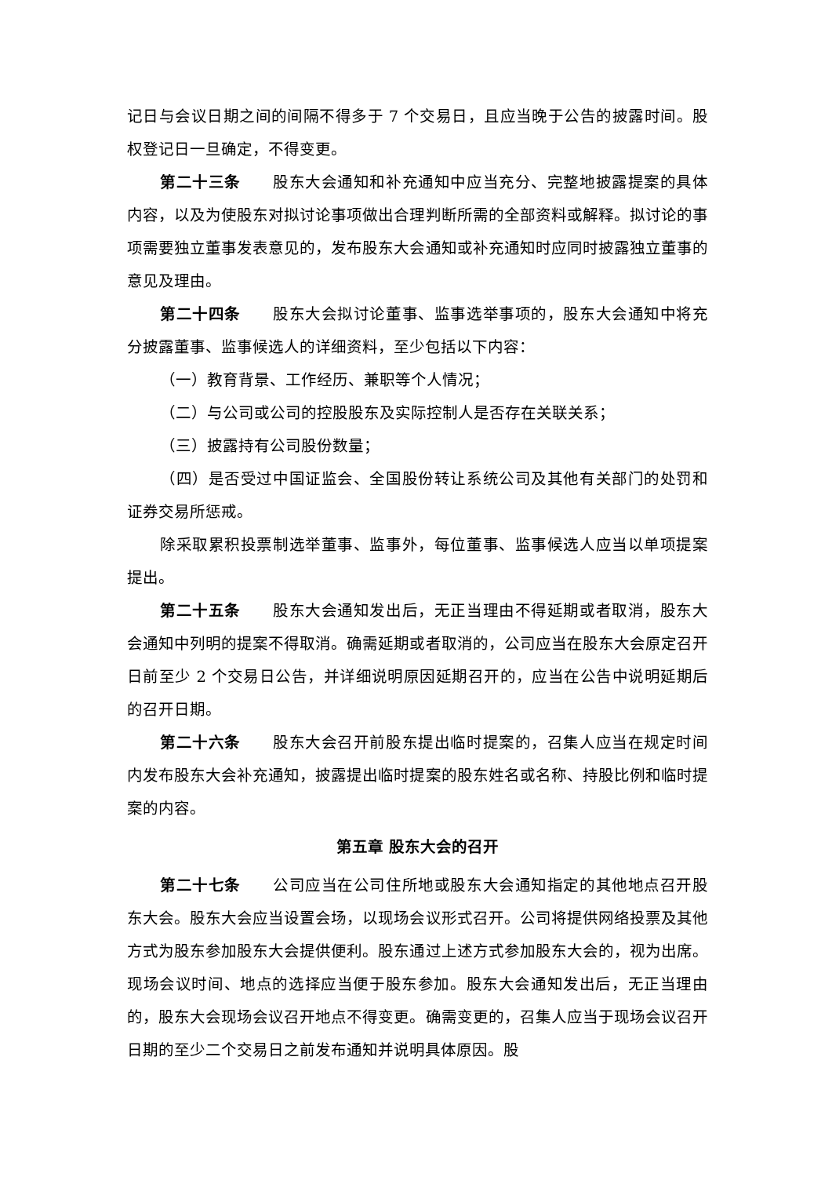记日与会议日期之间的间隔不得多于 7 个交易日，且应当晚于公告的披露时间。股权登记日一旦确定，不得变更。
第二十三条　　股东大会通知和补充通知中应当充分、完整地披露提案的具体内容，以及为使股东对拟讨论事项做出合理判断所需的全部资料或解释。拟讨论的事项需要独立董事发表意见的，发布股东大会通知或补充通知时应同时披露独立董事的意见及理由。
第二十四条　　股东大会拟讨论董事、监事选举事项的，股东大会通知中将充分披露董事、监事候选人的详细资料，至少包括以下内容：
（一）教育背景、工作经历、兼职等个人情况；
（二）与公司或公司的控股股东及实际控制人是否存在关联关系；
（三）披露持有公司股份数量；
（四）是否受过中国证监会、全国股份转让系统公司及其他有关部门的处罚和证券交易所惩戒。
除采取累积投票制选举董事、监事外，每位董事、监事候选人应当以单项提案提出。
第二十五条　　股东大会通知发出后，无正当理由不得延期或者取消，股东大会通知中列明的提案不得取消。确需延期或者取消的，公司应当在股东大会原定召开日前至少 2 个交易日公告，并详细说明原因延期召开的，应当在公告中说明延期后的召开日期。
第二十六条　　股东大会召开前股东提出临时提案的，召集人应当在规定时间内发布股东大会补充通知，披露提出临时提案的股东姓名或名称、持股比例和临时提案的内容。
第五章 股东大会的召开
第二十七条　　公司应当在公司住所地或股东大会通知指定的其他地点召开股东大会。股东大会应当设置会场，以现场会议形式召开。公司将提供网络投票及其他方式为股东参加股东大会提供便利。股东通过上述方式参加股东大会的，视为出席。现场会议时间、地点的选择应当便于股东参加。股东大会通知发出后，无正当理由的，股东大会现场会议召开地点不得变更。确需变更的，召集人应当于现场会议召开日期的至少二个交易日之前发布通知并说明具体原因。股